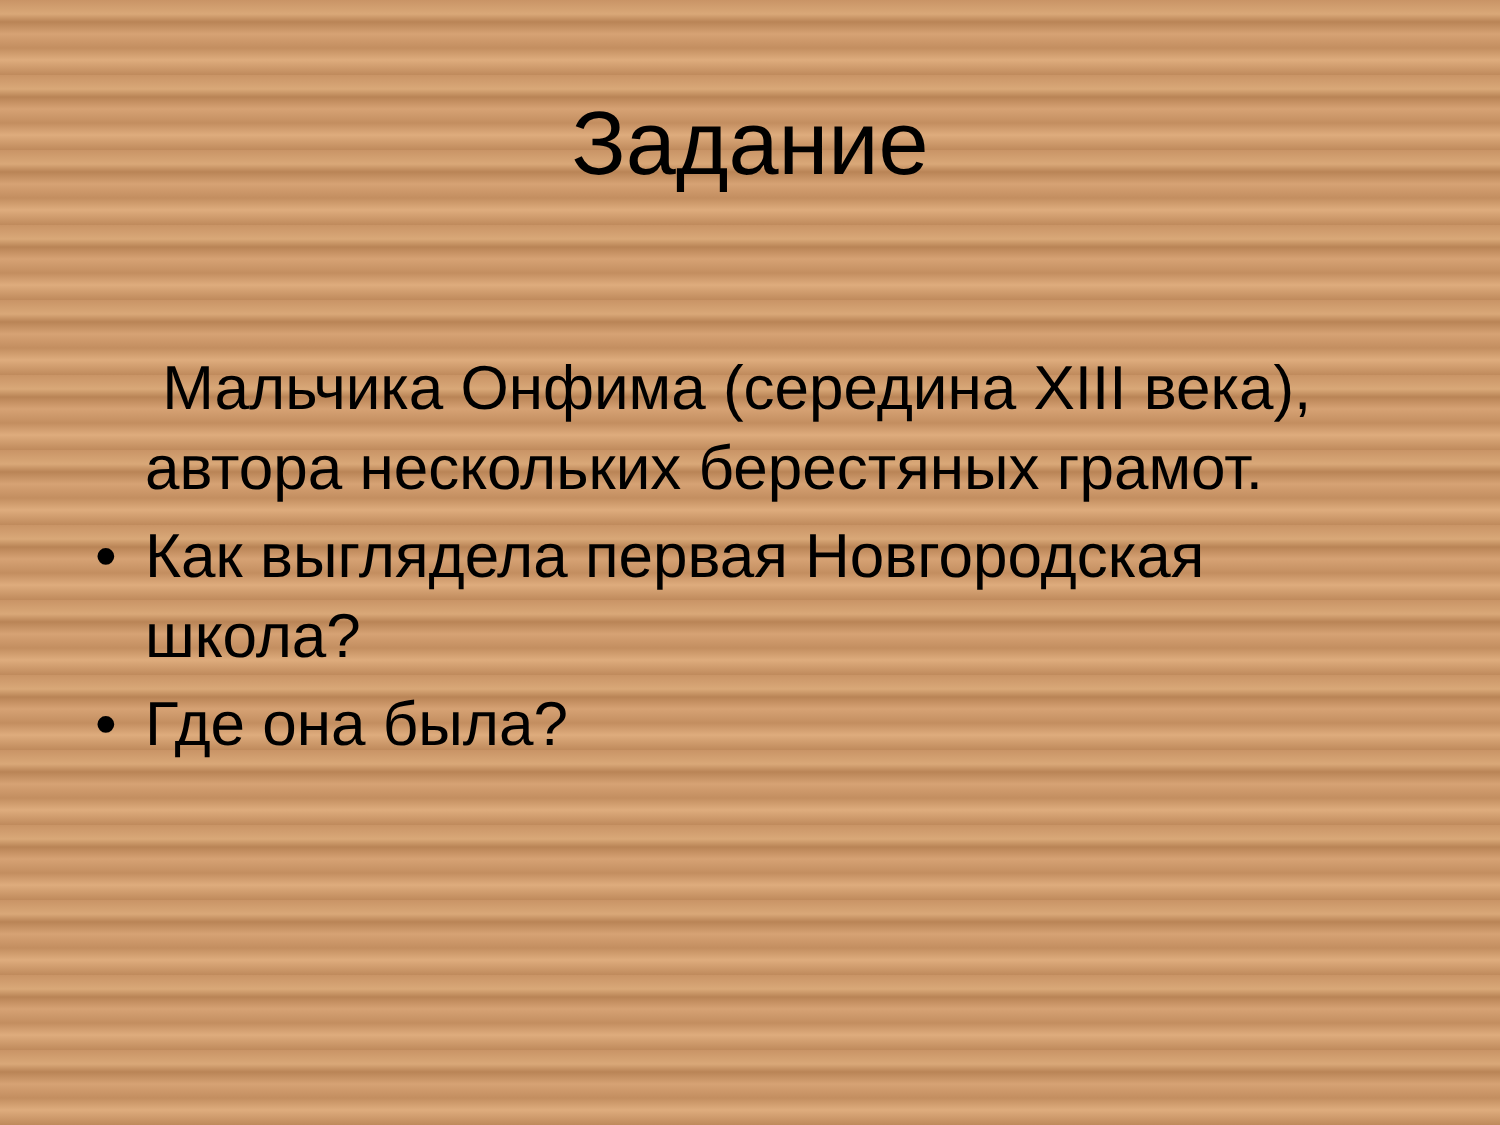Задание
Мальчика Онфима (середина XIII века), автора нескольких берестяных грамот.
• Как выглядела первая Новгородская школа?
• Где она была?